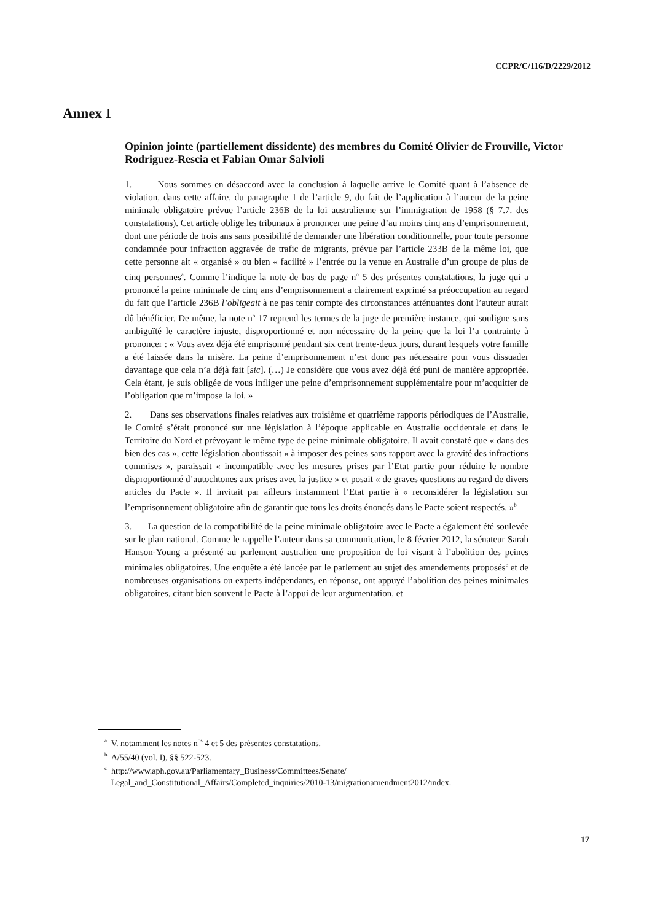CCPR/C/116/D/2229/2012
Annex I
Opinion jointe (partiellement dissidente) des membres du Comité Olivier de Frouville, Victor Rodriguez-Rescia et Fabian Omar Salvioli
1. Nous sommes en désaccord avec la conclusion à laquelle arrive le Comité quant à l’absence de violation, dans cette affaire, du paragraphe 1 de l’article 9, du fait de l’application à l’auteur de la peine minimale obligatoire prévue l’article 236B de la loi australienne sur l’immigration de 1958 (§ 7.7. des constatations). Cet article oblige les tribunaux à prononcer une peine d’au moins cinq ans d’emprisonnement, dont une période de trois ans sans possibilité de demander une libération conditionnelle, pour toute personne condamnée pour infraction aggravée de trafic de migrants, prévue par l’article 233B de la même loi, que cette personne ait « organisé » ou bien « facilité » l’entrée ou la venue en Australie d’un groupe de plus de cinq personnes<sup>a</sup>. Comme l’indique la note de bas de page n<sup>o</sup> 5 des présentes constatations, la juge qui a prononcé la peine minimale de cinq ans d’emprisonnement a clairement exprimé sa préoccupation au regard du fait que l’article 236B l’obligeait à ne pas tenir compte des circonstances atténuantes dont l’auteur aurait dû bénéficier. De même, la note n<sup>o</sup> 17 reprend les termes de la juge de première instance, qui souligne sans ambiguïté le caractère injuste, disproportionné et non nécessaire de la peine que la loi l’a contrainte à prononcer : « Vous avez déjà été emprisonné pendant six cent trente-deux jours, durant lesquels votre famille a été laissée dans la misère. La peine d’emprisonnement n’est donc pas nécessaire pour vous dissuader davantage que cela n’a déjà fait [sic]. (…) Je considère que vous avez déjà été puni de manière appropriée. Cela étant, je suis obligée de vous infliger une peine d’emprisonnement supplémentaire pour m’acquitter de l’obligation que m’impose la loi. »
2. Dans ses observations finales relatives aux troisième et quatrième rapports périodiques de l’Australie, le Comité s’était prononcé sur une législation à l’époque applicable en Australie occidentale et dans le Territoire du Nord et prévoyant le même type de peine minimale obligatoire. Il avait constaté que « dans des bien des cas », cette législation aboutissait « à imposer des peines sans rapport avec la gravité des infractions commises », paraissait « incompatible avec les mesures prises par l’Etat partie pour réduire le nombre disproportionné d’autochtones aux prises avec la justice » et posait « de graves questions au regard de divers articles du Pacte ». Il invitait par ailleurs instamment l’Etat partie à « reconsidérer la législation sur l’emprisonnement obligatoire afin de garantir que tous les droits énoncés dans le Pacte soient respectés. »<sup>b</sup>
3. La question de la compatibilité de la peine minimale obligatoire avec le Pacte a également été soulevée sur le plan national. Comme le rappelle l’auteur dans sa communication, le 8 février 2012, la sénateur Sarah Hanson-Young a présenté au parlement australien une proposition de loi visant à l’abolition des peines minimales obligatoires. Une enquête a été lancée par le parlement au sujet des amendements proposés<sup>c</sup> et de nombreuses organisations ou experts indépendants, en réponse, ont appuyé l’abolition des peines minimales obligatoires, citant bien souvent le Pacte à l’appui de leur argumentation, et
<sup>a</sup> V. notamment les notes n<sup>os</sup> 4 et 5 des présentes constatations.
<sup>b</sup> A/55/40 (vol. I), §§ 522-523.
<sup>c</sup> http://www.aph.gov.au/Parliamentary_Business/Committees/Senate/
Legal_and_Constitutional_Affairs/Completed_inquiries/2010-13/migrationamendment2012/index.
17